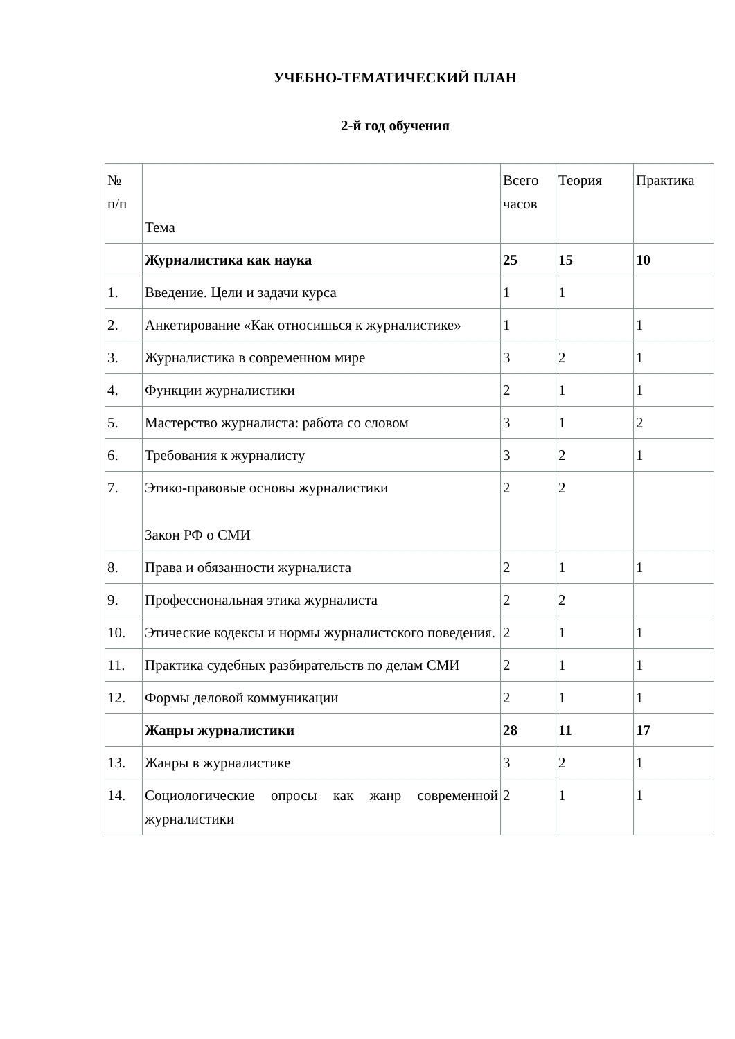УЧЕБНО-ТЕМАТИЧЕСКИЙ ПЛАН
2-й год обучения
| № п/п | Тема | Всего часов | Теория | Практика |
| --- | --- | --- | --- | --- |
| | Журналистика как наука | 25 | 15 | 10 |
| 1. | Введение. Цели и задачи курса | 1 | 1 | |
| 2. | Анкетирование «Как относишься к журналистике» | 1 | | 1 |
| 3. | Журналистика в современном мире | 3 | 2 | 1 |
| 4. | Функции журналистики | 2 | 1 | 1 |
| 5. | Мастерство журналиста: работа со словом | 3 | 1 | 2 |
| 6. | Требования к журналисту | 3 | 2 | 1 |
| 7. | Этико-правовые основы журналистики Закон РФ о СМИ | 2 | 2 | |
| 8. | Права и обязанности журналиста | 2 | 1 | 1 |
| 9. | Профессиональная этика журналиста | 2 | 2 | |
| 10. | Этические кодексы и нормы журналистского поведения. | 2 | 1 | 1 |
| 11. | Практика судебных разбирательств по делам СМИ | 2 | 1 | 1 |
| 12. | Формы деловой коммуникации | 2 | 1 | 1 |
| | Жанры журналистики | 28 | 11 | 17 |
| 13. | Жанры в журналистике | 3 | 2 | 1 |
| 14. | Социологические опросы как жанр современной журналистики | 2 | 1 | 1 |